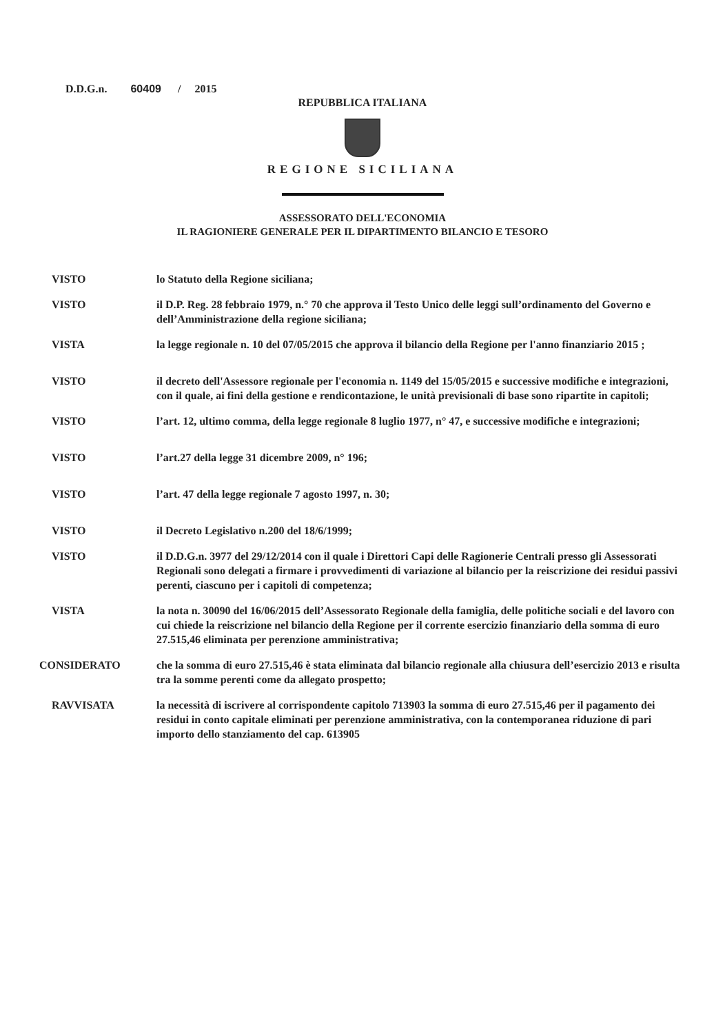D.D.G.n. 60409 / 2015
REPUBBLICA ITALIANA
REGIONE SICILIANA
ASSESSORATO DELL'ECONOMIA
IL RAGIONIERE GENERALE PER IL DIPARTIMENTO BILANCIO E TESORO
VISTO lo Statuto della Regione siciliana;
VISTO il D.P. Reg. 28 febbraio 1979, n.° 70 che approva il Testo Unico delle leggi sull’ordinamento del Governo e dell’Amministrazione della regione siciliana;
VISTA la legge regionale n. 10 del 07/05/2015 che approva il bilancio della Regione per l'anno finanziario 2015 ;
VISTO il decreto dell'Assessore regionale per l'economia n. 1149 del 15/05/2015 e successive modifiche e integrazioni, con il quale, ai fini della gestione e rendicontazione, le unità previsionali di base sono ripartite in capitoli;
VISTO l’art. 12, ultimo comma, della legge regionale 8 luglio 1977, n° 47, e successive modifiche e integrazioni;
VISTO l’art.27 della legge 31 dicembre 2009, n° 196;
VISTO l’art. 47 della legge regionale 7 agosto 1997, n. 30;
VISTO il Decreto Legislativo n.200 del 18/6/1999;
VISTO il D.D.G.n. 3977 del 29/12/2014 con il quale i Direttori Capi delle Ragionerie Centrali presso gli Assessorati Regionali sono delegati a firmare i provvedimenti di variazione al bilancio per la reiscrizione dei residui passivi perenti, ciascuno per i capitoli di competenza;
VISTA la nota n. 30090 del 16/06/2015 dell’Assessorato Regionale della famiglia, delle politiche sociali e del lavoro con cui chiede la reiscrizione nel bilancio della Regione per il corrente esercizio finanziario della somma di euro 27.515,46 eliminata per perenzione amministrativa;
CONSIDERATO che la somma di euro 27.515,46 è stata eliminata dal bilancio regionale alla chiusura dell’esercizio 2013 e risulta tra la somme perenti come da allegato prospetto;
RAVVISATA la necessità di iscrivere al corrispondente capitolo 713903 la somma di euro 27.515,46 per il pagamento dei residui in conto capitale eliminati per perenzione amministrativa, con la contemporanea riduzione di pari importo dello stanziamento del cap. 613905